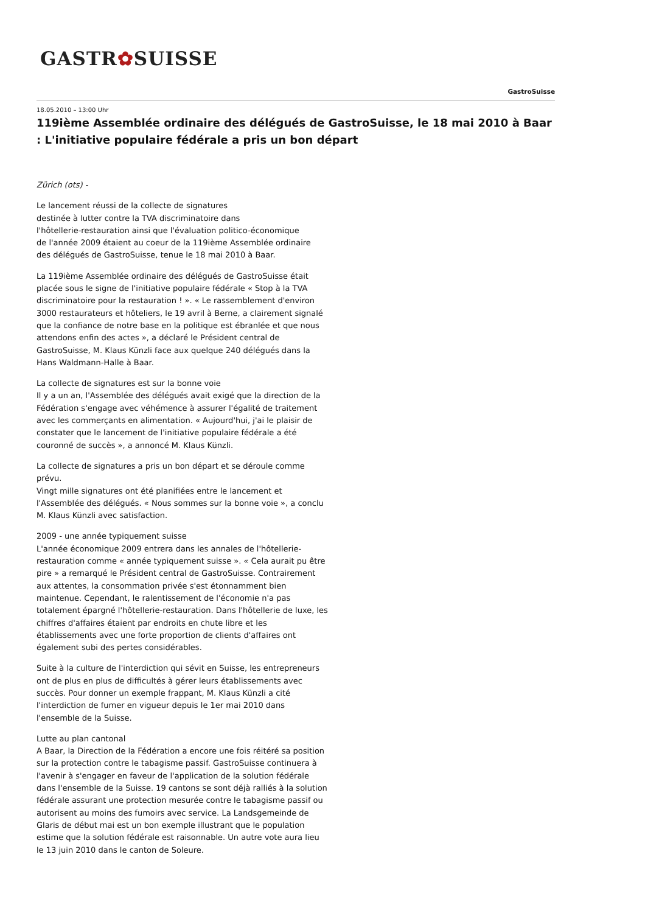GASTR✿SUISSE
GastroSuisse
18.05.2010 – 13:00 Uhr
119ième Assemblée ordinaire des délégués de GastroSuisse, le 18 mai 2010 à Baar : L'initiative populaire fédérale a pris un bon départ
Zürich (ots) -
Le lancement réussi de la collecte de signatures
destinée à lutter contre la TVA discriminatoire dans
l'hôtellerie-restauration ainsi que l'évaluation politico-économique
de l'année 2009 étaient au coeur de la 119ième Assemblée ordinaire
des délégués de GastroSuisse, tenue le 18 mai 2010 à Baar.
La 119ième Assemblée ordinaire des délégués de GastroSuisse était placée sous le signe de l'initiative populaire fédérale « Stop à la TVA discriminatoire pour la restauration ! ». « Le rassemblement d'environ 3000 restaurateurs et hôteliers, le 19 avril à Berne, a clairement signalé que la confiance de notre base en la politique est ébranlée et que nous attendons enfin des actes », a déclaré le Président central de GastroSuisse, M. Klaus Künzli face aux quelque 240 délégués dans la Hans Waldmann-Halle à Baar.
La collecte de signatures est sur la bonne voie
Il y a un an, l'Assemblée des délégués avait exigé que la direction de la Fédération s'engage avec véhémence à assurer l'égalité de traitement avec les commerçants en alimentation. « Aujourd'hui, j'ai le plaisir de constater que le lancement de l'initiative populaire fédérale a été couronné de succès », a annoncé M. Klaus Künzli.
La collecte de signatures a pris un bon départ et se déroule comme prévu.
Vingt mille signatures ont été planifiées entre le lancement et l'Assemblée des délégués. « Nous sommes sur la bonne voie », a conclu M. Klaus Künzli avec satisfaction.
2009 - une année typiquement suisse
L'année économique 2009 entrera dans les annales de l'hôtellerie-restauration comme « année typiquement suisse ». « Cela aurait pu être pire » a remarqué le Président central de GastroSuisse. Contrairement aux attentes, la consommation privée s'est étonnamment bien maintenue. Cependant, le ralentissement de l'économie n'a pas totalement épargné l'hôtellerie-restauration. Dans l'hôtellerie de luxe, les chiffres d'affaires étaient par endroits en chute libre et les établissements avec une forte proportion de clients d'affaires ont également subi des pertes considérables.
Suite à la culture de l'interdiction qui sévit en Suisse, les entrepreneurs ont de plus en plus de difficultés à gérer leurs établissements avec succès. Pour donner un exemple frappant, M. Klaus Künzli a cité l'interdiction de fumer en vigueur depuis le 1er mai 2010 dans l'ensemble de la Suisse.
Lutte au plan cantonal
A Baar, la Direction de la Fédération a encore une fois réitéré sa position sur la protection contre le tabagisme passif. GastroSuisse continuera à l'avenir à s'engager en faveur de l'application de la solution fédérale dans l'ensemble de la Suisse. 19 cantons se sont déjà ralliés à la solution fédérale assurant une protection mesurée contre le tabagisme passif ou autorisent au moins des fumoirs avec service. La Landsgemeinde de Glaris de début mai est un bon exemple illustrant que le population estime que la solution fédérale est raisonnable. Un autre vote aura lieu le 13 juin 2010 dans le canton de Soleure.